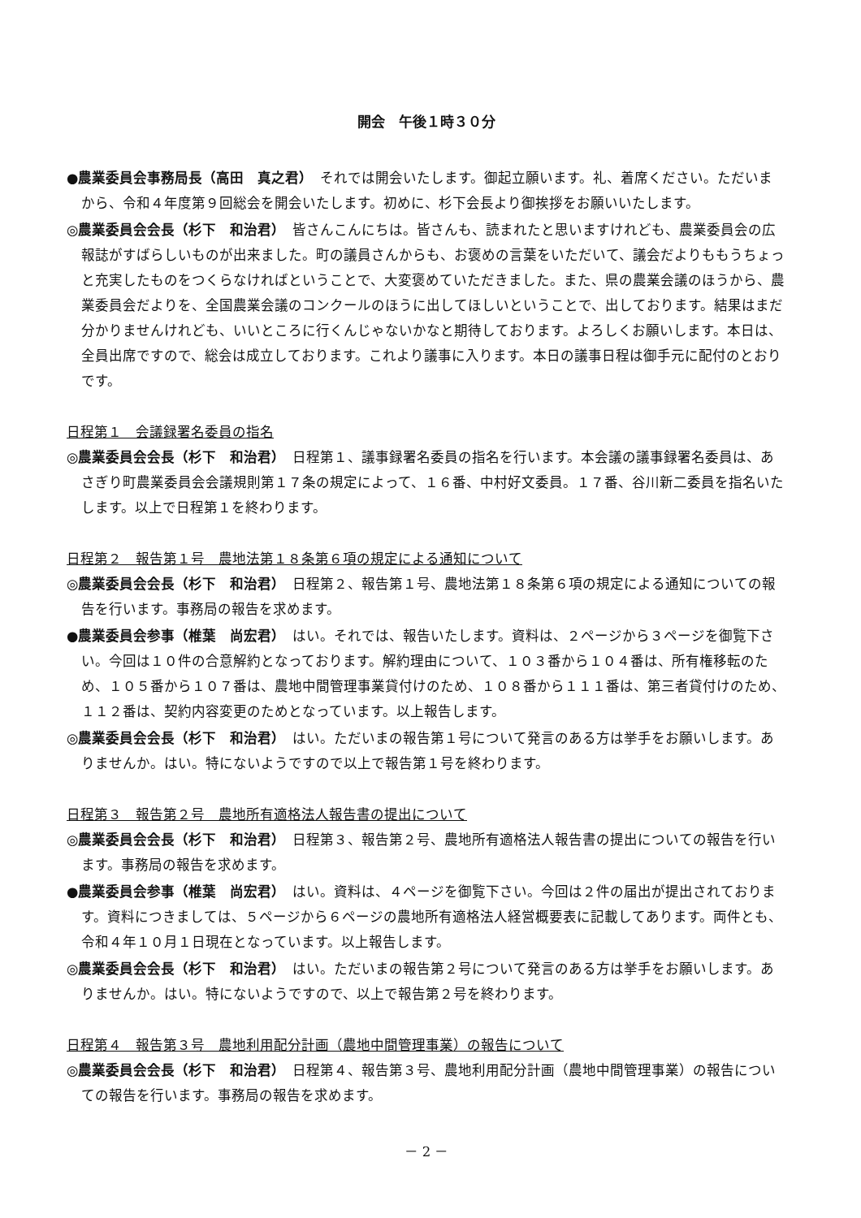開会　午後１時３０分
●農業委員会事務局長（高田　真之君）　それでは開会いたします。御起立願います。礼、着席ください。ただいまから、令和４年度第９回総会を開会いたします。初めに、杉下会長より御挨拶をお願いいたします。
◎農業委員会会長（杉下　和治君）　皆さんこんにちは。皆さんも、読まれたと思いますけれども、農業委員会の広報誌がすばらしいものが出来ました。町の議員さんからも、お褒めの言葉をいただいて、議会だよりももうちょっと充実したものをつくらなければということで、大変褒めていただきました。また、県の農業会議のほうから、農業委員会だよりを、全国農業会議のコンクールのほうに出してほしいということで、出しております。結果はまだ分かりませんけれども、いいところに行くんじゃないかなと期待しております。よろしくお願いします。本日は、全員出席ですので、総会は成立しております。これより議事に入ります。本日の議事日程は御手元に配付のとおりです。
日程第１　会議録署名委員の指名
◎農業委員会会長（杉下　和治君）　日程第１、議事録署名委員の指名を行います。本会議の議事録署名委員は、あさぎり町農業委員会会議規則第１７条の規定によって、１６番、中村好文委員。１７番、谷川新二委員を指名いたします。以上で日程第１を終わります。
日程第２　報告第１号　農地法第１８条第６項の規定による通知について
◎農業委員会会長（杉下　和治君）　日程第２、報告第１号、農地法第１８条第６項の規定による通知についての報告を行います。事務局の報告を求めます。
●農業委員会参事（椎葉　尚宏君）　はい。それでは、報告いたします。資料は、２ページから３ページを御覧下さい。今回は１０件の合意解約となっております。解約理由について、１０３番から１０４番は、所有権移転のため、１０５番から１０７番は、農地中間管理事業貸付けのため、１０８番から１１１番は、第三者貸付けのため、１１２番は、契約内容変更のためとなっています。以上報告します。
◎農業委員会会長（杉下　和治君）　はい。ただいまの報告第１号について発言のある方は挙手をお願いします。ありませんか。はい。特にないようですので以上で報告第１号を終わります。
日程第３　報告第２号　農地所有適格法人報告書の提出について
◎農業委員会会長（杉下　和治君）　日程第３、報告第２号、農地所有適格法人報告書の提出についての報告を行います。事務局の報告を求めます。
●農業委員会参事（椎葉　尚宏君）　はい。資料は、４ページを御覧下さい。今回は２件の届出が提出されております。資料につきましては、５ページから６ページの農地所有適格法人経営概要表に記載してあります。両件とも、令和４年１０月１日現在となっています。以上報告します。
◎農業委員会会長（杉下　和治君）　はい。ただいまの報告第２号について発言のある方は挙手をお願いします。ありませんか。はい。特にないようですので、以上で報告第２号を終わります。
日程第４　報告第３号　農地利用配分計画（農地中間管理事業）の報告について
◎農業委員会会長（杉下　和治君）　日程第４、報告第３号、農地利用配分計画（農地中間管理事業）の報告についての報告を行います。事務局の報告を求めます。
－ 2 －